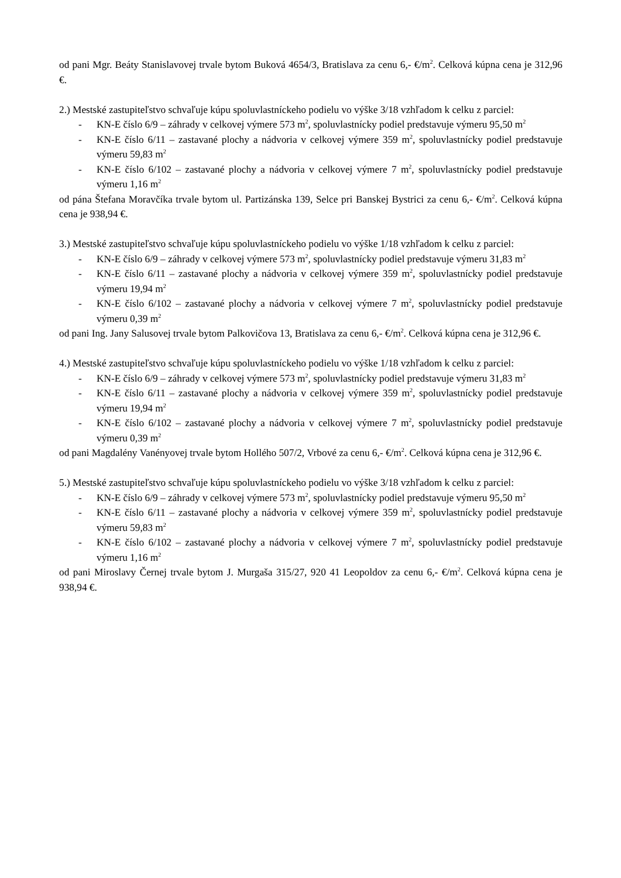od pani Mgr. Beáty Stanislavovej trvale bytom Buková 4654/3, Bratislava za cenu 6,- €/m<sup>2</sup>. Celková kúpna cena je 312,96 €.
2.) Mestské zastupiteľstvo schvaľuje kúpu spoluvlastníckeho podielu vo výške 3/18 vzhľadom k celku z parciel:
- KN-E číslo 6/9 – záhrady v celkovej výmere 573 m<sup>2</sup>, spoluvlastnícky podiel predstavuje výmeru 95,50 m<sup>2</sup>
- KN-E číslo 6/11 – zastavané plochy a nádvoria v celkovej výmere 359 m<sup>2</sup>, spoluvlastnícky podiel predstavuje výmeru 59,83 m<sup>2</sup>
- KN-E číslo 6/102 – zastavané plochy a nádvoria v celkovej výmere 7 m<sup>2</sup>, spoluvlastnícky podiel predstavuje výmeru 1,16 m<sup>2</sup>
od pána Štefana Moravčíka trvale bytom ul. Partizánska 139, Selce pri Banskej Bystrici za cenu 6,- €/m<sup>2</sup>. Celková kúpna cena je 938,94 €.
3.) Mestské zastupiteľstvo schvaľuje kúpu spoluvlastníckeho podielu vo výške 1/18 vzhľadom k celku z parciel:
- KN-E číslo 6/9 – záhrady v celkovej výmere 573 m<sup>2</sup>, spoluvlastnícky podiel predstavuje výmeru 31,83 m<sup>2</sup>
- KN-E číslo 6/11 – zastavané plochy a nádvoria v celkovej výmere 359 m<sup>2</sup>, spoluvlastnícky podiel predstavuje výmeru 19,94 m<sup>2</sup>
- KN-E číslo 6/102 – zastavané plochy a nádvoria v celkovej výmere 7 m<sup>2</sup>, spoluvlastnícky podiel predstavuje výmeru 0,39 m<sup>2</sup>
od pani Ing. Jany Salusovej trvale bytom Palkovičova 13, Bratislava za cenu 6,- €/m<sup>2</sup>. Celková kúpna cena je 312,96 €.
4.) Mestské zastupiteľstvo schvaľuje kúpu spoluvlastníckeho podielu vo výške 1/18 vzhľadom k celku z parciel:
- KN-E číslo 6/9 – záhrady v celkovej výmere 573 m<sup>2</sup>, spoluvlastnícky podiel predstavuje výmeru 31,83 m<sup>2</sup>
- KN-E číslo 6/11 – zastavané plochy a nádvoria v celkovej výmere 359 m<sup>2</sup>, spoluvlastnícky podiel predstavuje výmeru 19,94 m<sup>2</sup>
- KN-E číslo 6/102 – zastavané plochy a nádvoria v celkovej výmere 7 m<sup>2</sup>, spoluvlastnícky podiel predstavuje výmeru 0,39 m<sup>2</sup>
od pani Magdalény Vanényovej trvale bytom Hollého 507/2, Vrbové za cenu 6,- €/m<sup>2</sup>. Celková kúpna cena je 312,96 €.
5.) Mestské zastupiteľstvo schvaľuje kúpu spoluvlastníckeho podielu vo výške 3/18 vzhľadom k celku z parciel:
- KN-E číslo 6/9 – záhrady v celkovej výmere 573 m<sup>2</sup>, spoluvlastnícky podiel predstavuje výmeru 95,50 m<sup>2</sup>
- KN-E číslo 6/11 – zastavané plochy a nádvoria v celkovej výmere 359 m<sup>2</sup>, spoluvlastnícky podiel predstavuje výmeru 59,83 m<sup>2</sup>
- KN-E číslo 6/102 – zastavané plochy a nádvoria v celkovej výmere 7 m<sup>2</sup>, spoluvlastnícky podiel predstavuje výmeru 1,16 m<sup>2</sup>
od pani Miroslavy Černej trvale bytom J. Murgaša 315/27, 920 41 Leopoldov za cenu 6,- €/m<sup>2</sup>. Celková kúpna cena je 938,94 €.